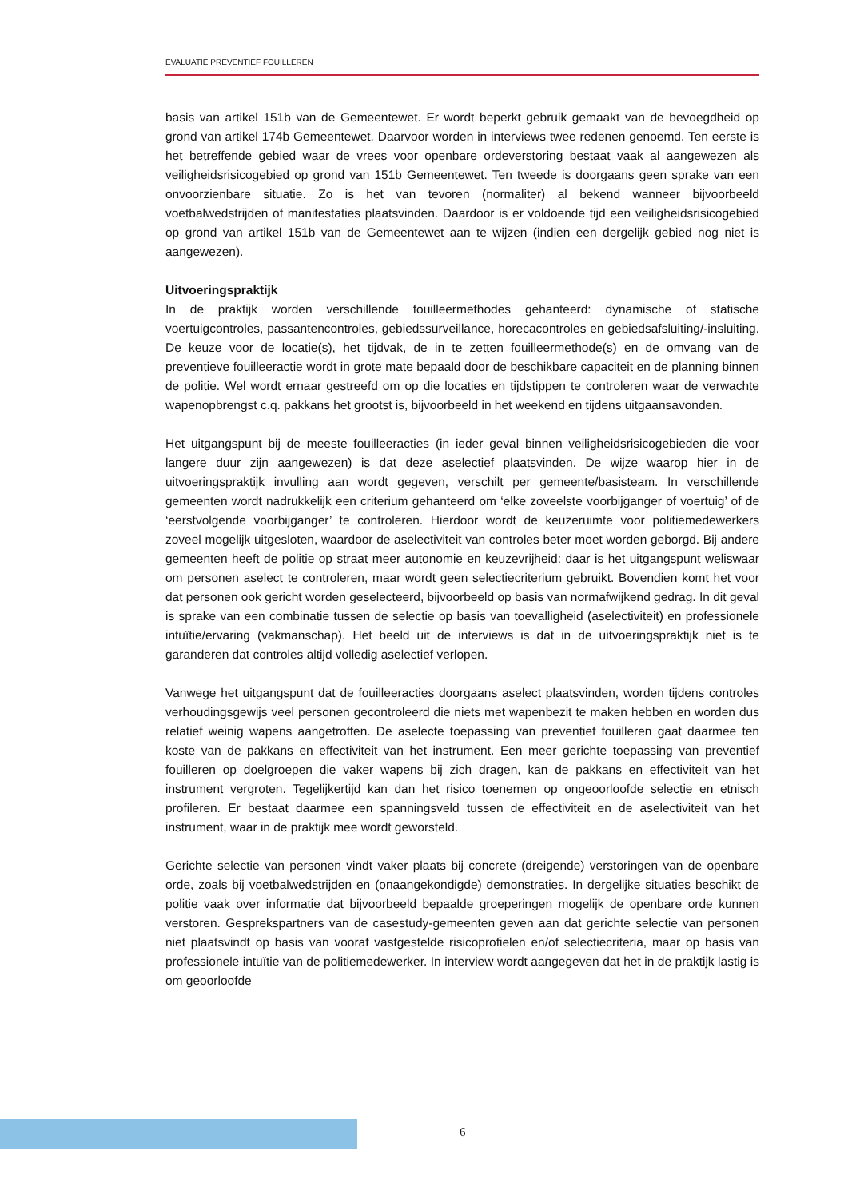EVALUATIE PREVENTIEF FOUILLEREN
basis van artikel 151b van de Gemeentewet. Er wordt beperkt gebruik gemaakt van de bevoegdheid op grond van artikel 174b Gemeentewet. Daarvoor worden in interviews twee redenen genoemd. Ten eerste is het betreffende gebied waar de vrees voor openbare ordeverstoring bestaat vaak al aangewezen als veiligheidsrisicogebied op grond van 151b Gemeentewet. Ten tweede is doorgaans geen sprake van een onvoorzienbare situatie. Zo is het van tevoren (normaliter) al bekend wanneer bijvoorbeeld voetbalwedstrijden of manifestaties plaatsvinden. Daardoor is er voldoende tijd een veiligheidsrisicogebied op grond van artikel 151b van de Gemeentewet aan te wijzen (indien een dergelijk gebied nog niet is aangewezen).
Uitvoeringspraktijk
In de praktijk worden verschillende fouilleermethodes gehanteerd: dynamische of statische voertuigcontroles, passantencontroles, gebiedssurveillance, horecacontroles en gebiedsafsluiting/-insluiting. De keuze voor de locatie(s), het tijdvak, de in te zetten fouilleermethode(s) en de omvang van de preventieve fouilleeractie wordt in grote mate bepaald door de beschikbare capaciteit en de planning binnen de politie. Wel wordt ernaar gestreefd om op die locaties en tijdstippen te controleren waar de verwachte wapenopbrengst c.q. pakkans het grootst is, bijvoorbeeld in het weekend en tijdens uitgaansavonden.
Het uitgangspunt bij de meeste fouilleeracties (in ieder geval binnen veiligheidsrisicogebieden die voor langere duur zijn aangewezen) is dat deze aselectief plaatsvinden. De wijze waarop hier in de uitvoeringspraktijk invulling aan wordt gegeven, verschilt per gemeente/basisteam. In verschillende gemeenten wordt nadrukkelijk een criterium gehanteerd om ‘elke zoveelste voorbijganger of voertuig’ of de ‘eerstvolgende voorbijganger’ te controleren. Hierdoor wordt de keuzeruimte voor politiemedewerkers zoveel mogelijk uitgesloten, waardoor de aselectiviteit van controles beter moet worden geborgd. Bij andere gemeenten heeft de politie op straat meer autonomie en keuzevrijheid: daar is het uitgangspunt weliswaar om personen aselect te controleren, maar wordt geen selectiecriterium gebruikt. Bovendien komt het voor dat personen ook gericht worden geselecteerd, bijvoorbeeld op basis van normafwijkend gedrag. In dit geval is sprake van een combinatie tussen de selectie op basis van toevalligheid (aselectiviteit) en professionele intuïtie/ervaring (vakmanschap). Het beeld uit de interviews is dat in de uitvoeringspraktijk niet is te garanderen dat controles altijd volledig aselectief verlopen.
Vanwege het uitgangspunt dat de fouilleeracties doorgaans aselect plaatsvinden, worden tijdens controles verhoudingsgewijs veel personen gecontroleerd die niets met wapenbezit te maken hebben en worden dus relatief weinig wapens aangetroffen. De aselecte toepassing van preventief fouilleren gaat daarmee ten koste van de pakkans en effectiviteit van het instrument. Een meer gerichte toepassing van preventief fouilleren op doelgroepen die vaker wapens bij zich dragen, kan de pakkans en effectiviteit van het instrument vergroten. Tegelijkertijd kan dan het risico toenemen op ongeoorloofde selectie en etnisch profileren. Er bestaat daarmee een spanningsveld tussen de effectiviteit en de aselectiviteit van het instrument, waar in de praktijk mee wordt geworsteld.
Gerichte selectie van personen vindt vaker plaats bij concrete (dreigende) verstoringen van de openbare orde, zoals bij voetbalwedstrijden en (onaangekondigde) demonstraties. In dergelijke situaties beschikt de politie vaak over informatie dat bijvoorbeeld bepaalde groeperingen mogelijk de openbare orde kunnen verstoren. Gesprekspartners van de casestudy-gemeenten geven aan dat gerichte selectie van personen niet plaatsvindt op basis van vooraf vastgestelde risicoprofielen en/of selectiecriteria, maar op basis van professionele intuïtie van de politiemedewerker. In interview wordt aangegeven dat het in de praktijk lastig is om geoorloofde
6